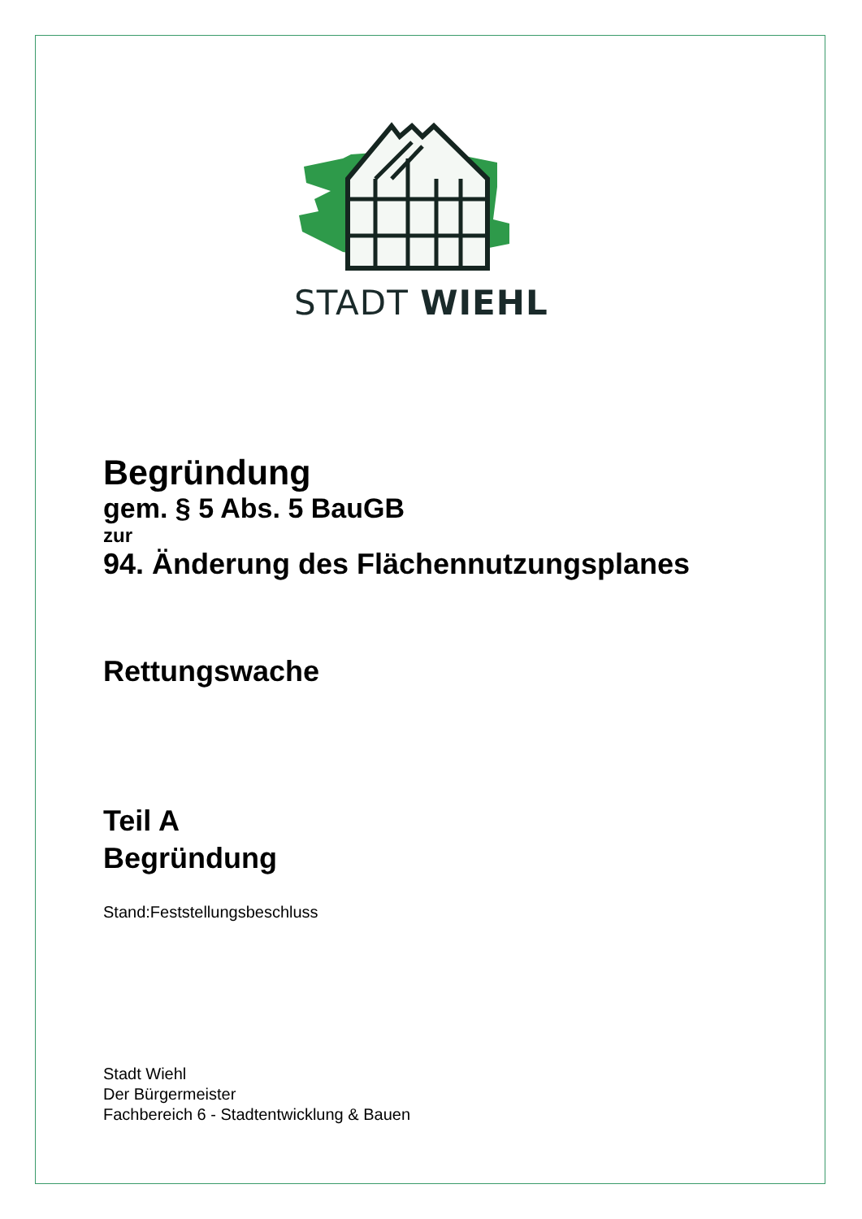STADT WIEHL
Begründung
gem. § 5 Abs. 5 BauGB
zur
94. Änderung des Flächennutzungsplanes
Rettungswache
Teil A
Begründung
Stand:Feststellungsbeschluss
Stadt Wiehl
Der Bürgermeister
Fachbereich 6 - Stadtentwicklung & Bauen